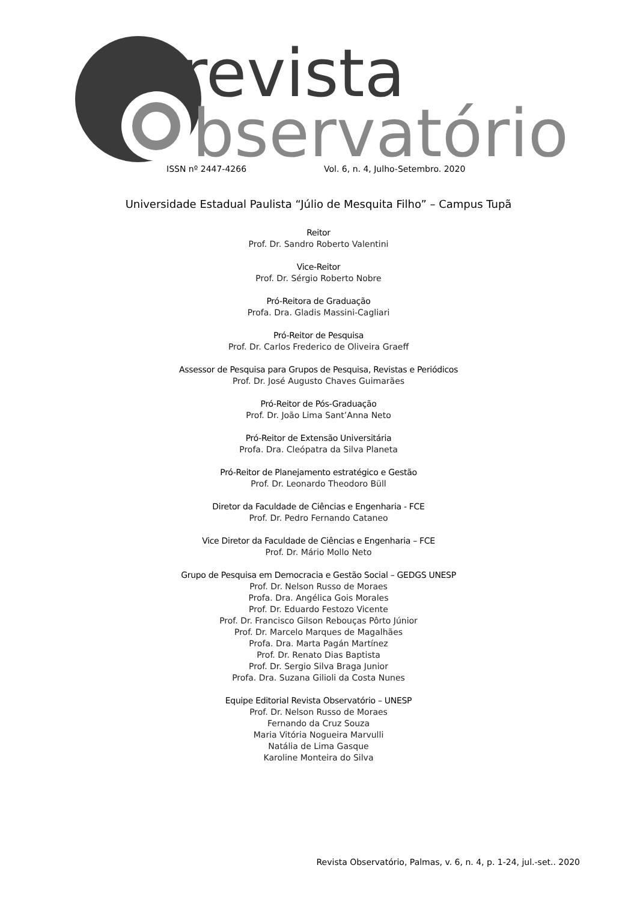revista
bservatório
ISSN nº 2447-4266 Vol. 6, n. 4, Julho-Setembro. 2020
Universidade Estadual Paulista “Júlio de Mesquita Filho” – Campus Tupã
Reitor
Prof. Dr. Sandro Roberto Valentini
Vice-Reitor
Prof. Dr. Sérgio Roberto Nobre
Pró-Reitora de Graduação
Profa. Dra. Gladis Massini-Cagliari
Pró-Reitor de Pesquisa
Prof. Dr. Carlos Frederico de Oliveira Graeff
Assessor de Pesquisa para Grupos de Pesquisa, Revistas e Periódicos
Prof. Dr. José Augusto Chaves Guimarães
Pró-Reitor de Pós-Graduação
Prof. Dr. João Lima Sant’Anna Neto
Pró-Reitor de Extensão Universitária
Profa. Dra. Cleópatra da Silva Planeta
Pró-Reitor de Planejamento estratégico e Gestão
Prof. Dr. Leonardo Theodoro Büll
Diretor da Faculdade de Ciências e Engenharia - FCE
Prof. Dr. Pedro Fernando Cataneo
Vice Diretor da Faculdade de Ciências e Engenharia – FCE
Prof. Dr. Mário Mollo Neto
Grupo de Pesquisa em Democracia e Gestão Social – GEDGS UNESP
Prof. Dr. Nelson Russo de Moraes
Profa. Dra. Angélica Gois Morales
Prof. Dr. Eduardo Festozo Vicente
Prof. Dr. Francisco Gilson Rebouças Pôrto Júnior
Prof. Dr. Marcelo Marques de Magalhães
Profa. Dra. Marta Pagán Martínez
Prof. Dr. Renato Dias Baptista
Prof. Dr. Sergio Silva Braga Junior
Profa. Dra. Suzana Gilioli da Costa Nunes
Equipe Editorial Revista Observatório – UNESP
Prof. Dr. Nelson Russo de Moraes
Fernando da Cruz Souza
Maria Vitória Nogueira Marvulli
Natália de Lima Gasque
Karoline Monteira do Silva
Revista Observatório, Palmas, v. 6, n. 4, p. 1-24, jul.-set.. 2020